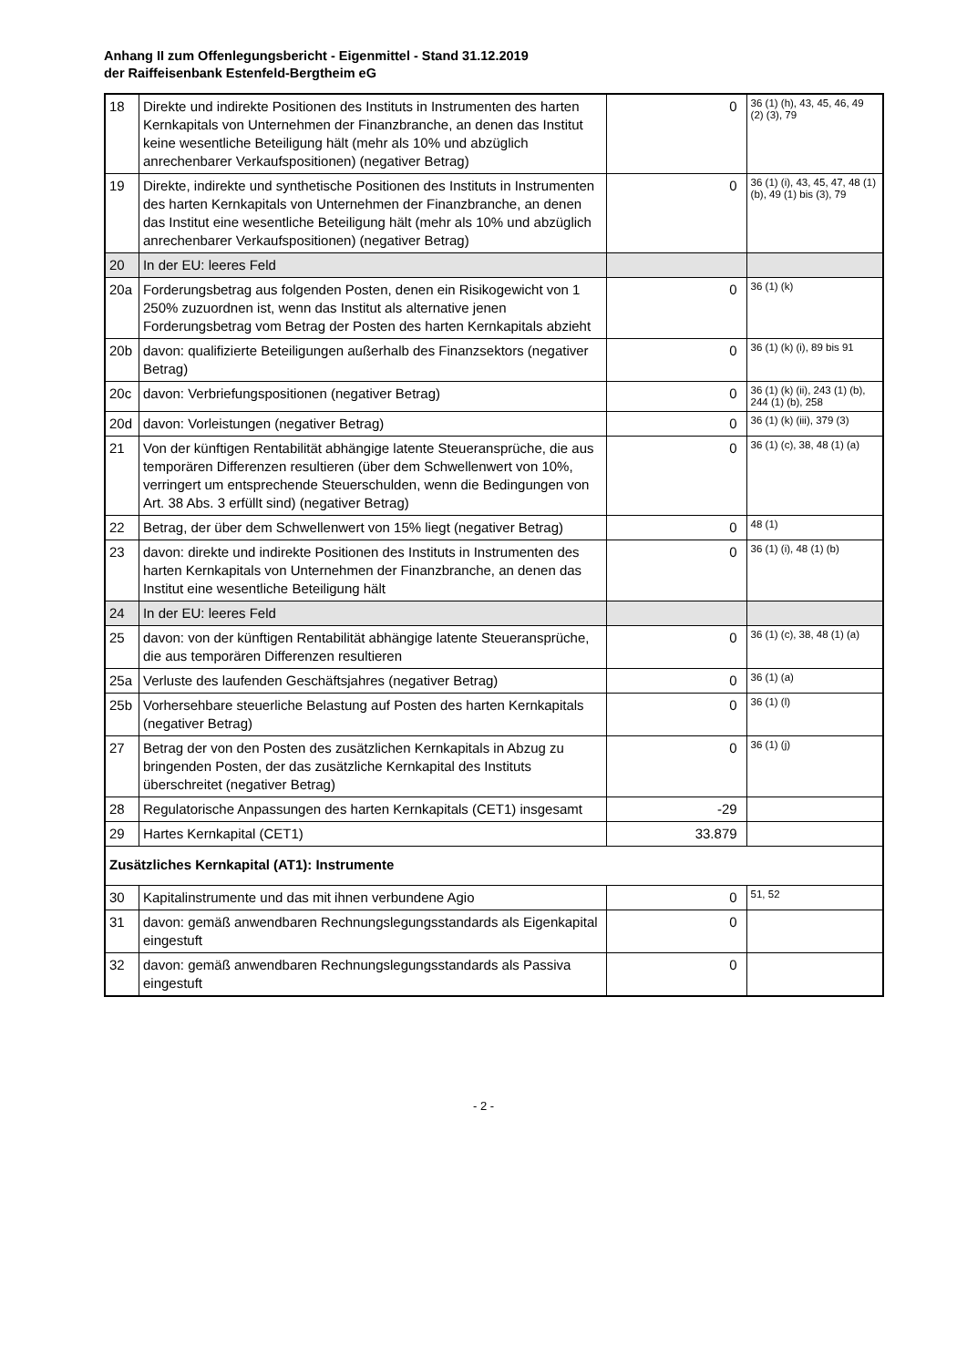Anhang II zum Offenlegungsbericht - Eigenmittel - Stand 31.12.2019
der Raiffeisenbank Estenfeld-Bergtheim eG
| 18 | Direkte und indirekte Positionen des Instituts in Instrumenten des harten Kernkapitals von Unternehmen der Finanzbranche, an denen das Institut keine wesentliche Beteiligung hält (mehr als 10% und abzüglich anrechenbarer Verkaufspositionen) (negativer Betrag) | 0 | 36 (1) (h), 43, 45, 46, 49 (2) (3), 79 |
| 19 | Direkte, indirekte und synthetische Positionen des Instituts in Instrumenten des harten Kernkapitals von Unternehmen der Finanzbranche, an denen das Institut eine wesentliche Beteiligung hält (mehr als 10% und abzüglich anrechenbarer Verkaufspositionen) (negativer Betrag) | 0 | 36 (1) (i), 43, 45, 47, 48 (1) (b), 49 (1) bis (3), 79 |
| 20 | In der EU: leeres Feld | | |
| 20a | Forderungsbetrag aus folgenden Posten, denen ein Risikogewicht von 1 250% zuzuordnen ist, wenn das Institut als alternative jenen Forderungsbetrag vom Betrag der Posten des harten Kernkapitals abzieht | 0 | 36 (1) (k) |
| 20b | davon: qualifizierte Beteiligungen außerhalb des Finanzsektors (negativer Betrag) | 0 | 36 (1) (k) (i), 89 bis 91 |
| 20c | davon: Verbriefungspositionen (negativer Betrag) | 0 | 36 (1) (k) (ii), 243 (1) (b), 244 (1) (b), 258 |
| 20d | davon: Vorleistungen (negativer Betrag) | 0 | 36 (1) (k) (iii), 379 (3) |
| 21 | Von der künftigen Rentabilität abhängige latente Steueransprüche, die aus temporären Differenzen resultieren (über dem Schwellenwert von 10%, verringert um entsprechende Steuerschulden, wenn die Bedingungen von Art. 38 Abs. 3 erfüllt sind) (negativer Betrag) | 0 | 36 (1) (c), 38, 48 (1) (a) |
| 22 | Betrag, der über dem Schwellenwert von 15% liegt (negativer Betrag) | 0 | 48 (1) |
| 23 | davon: direkte und indirekte Positionen des Instituts in Instrumenten des harten Kernkapitals von Unternehmen der Finanzbranche, an denen das Institut eine wesentliche Beteiligung hält | 0 | 36 (1) (i), 48 (1) (b) |
| 24 | In der EU: leeres Feld | | |
| 25 | davon: von der künftigen Rentabilität abhängige latente Steueransprüche, die aus temporären Differenzen resultieren | 0 | 36 (1) (c), 38, 48 (1) (a) |
| 25a | Verluste des laufenden Geschäftsjahres (negativer Betrag) | 0 | 36 (1) (a) |
| 25b | Vorhersehbare steuerliche Belastung auf Posten des harten Kernkapitals (negativer Betrag) | 0 | 36 (1) (l) |
| 27 | Betrag der von den Posten des zusätzlichen Kernkapitals in Abzug zu bringenden Posten, der das zusätzliche Kernkapital des Instituts überschreitet (negativer Betrag) | 0 | 36 (1) (j) |
| 28 | Regulatorische Anpassungen des harten Kernkapitals (CET1) insgesamt | -29 | |
| 29 | Hartes Kernkapital (CET1) | 33.879 | |
| Zusätzliches Kernkapital (AT1): Instrumente | | | |
| 30 | Kapitalinstrumente und das mit ihnen verbundene Agio | 0 | 51, 52 |
| 31 | davon: gemäß anwendbaren Rechnungslegungsstandards als Eigenkapital eingestuft | 0 | |
| 32 | davon: gemäß anwendbaren Rechnungslegungsstandards als Passiva eingestuft | 0 | |
- 2 -